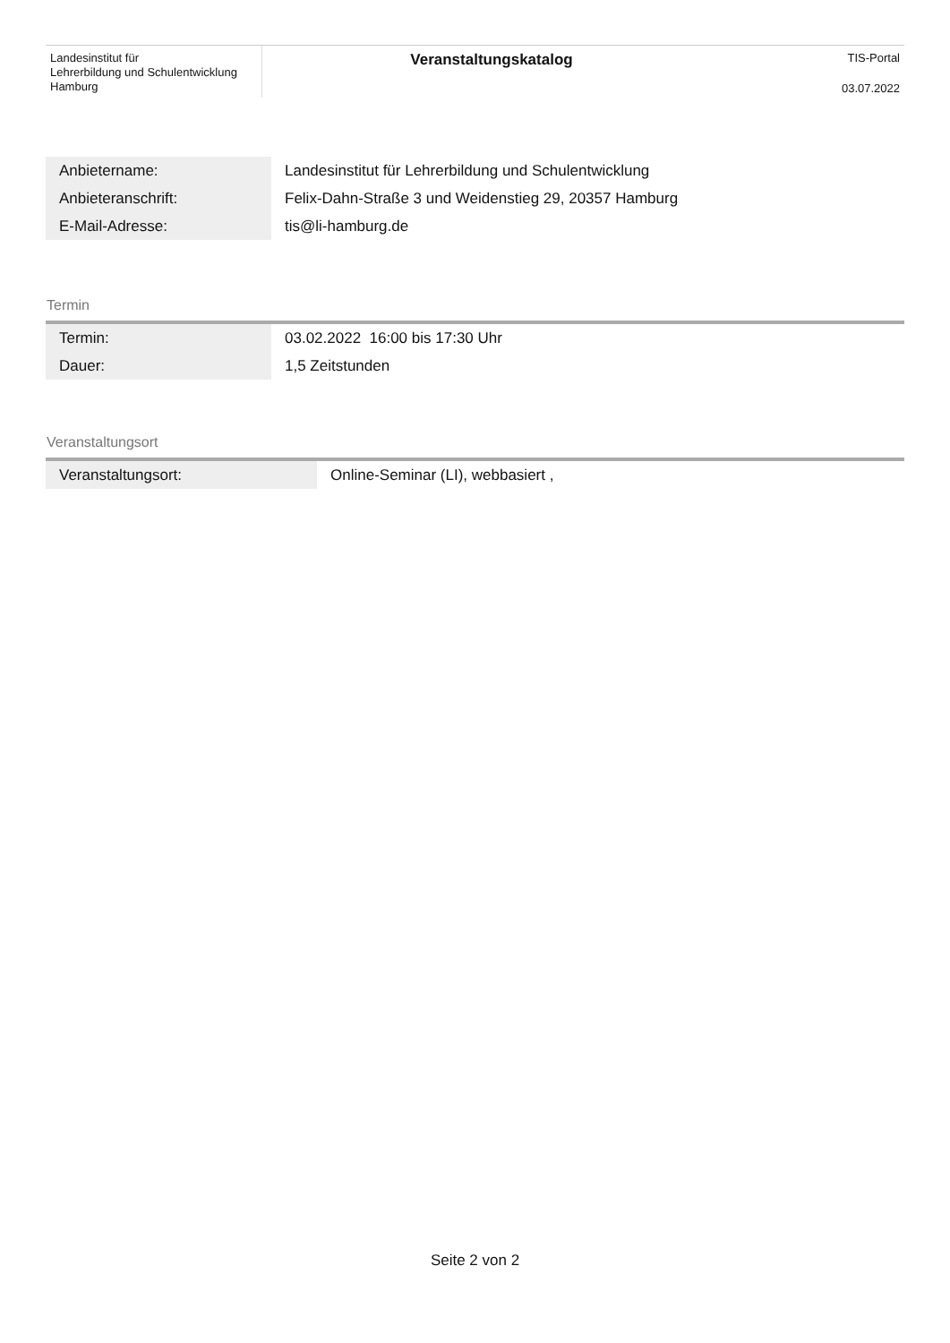Landesinstitut für
Lehrerbildung und Schulentwicklung
Hamburg
Veranstaltungskatalog
TIS-Portal
03.07.2022
| Anbietername: | Landesinstitut für Lehrerbildung und Schulentwicklung |
| Anbieteranschrift: | Felix-Dahn-Straße 3 und Weidenstieg 29, 20357 Hamburg |
| E-Mail-Adresse: | tis@li-hamburg.de |
Termin
| Termin: | 03.02.2022 16:00 bis 17:30 Uhr |
| Dauer: | 1,5 Zeitstunden |
Veranstaltungsort
| Veranstaltungsort: | Online-Seminar (LI), webbasiert , |
Seite 2 von 2